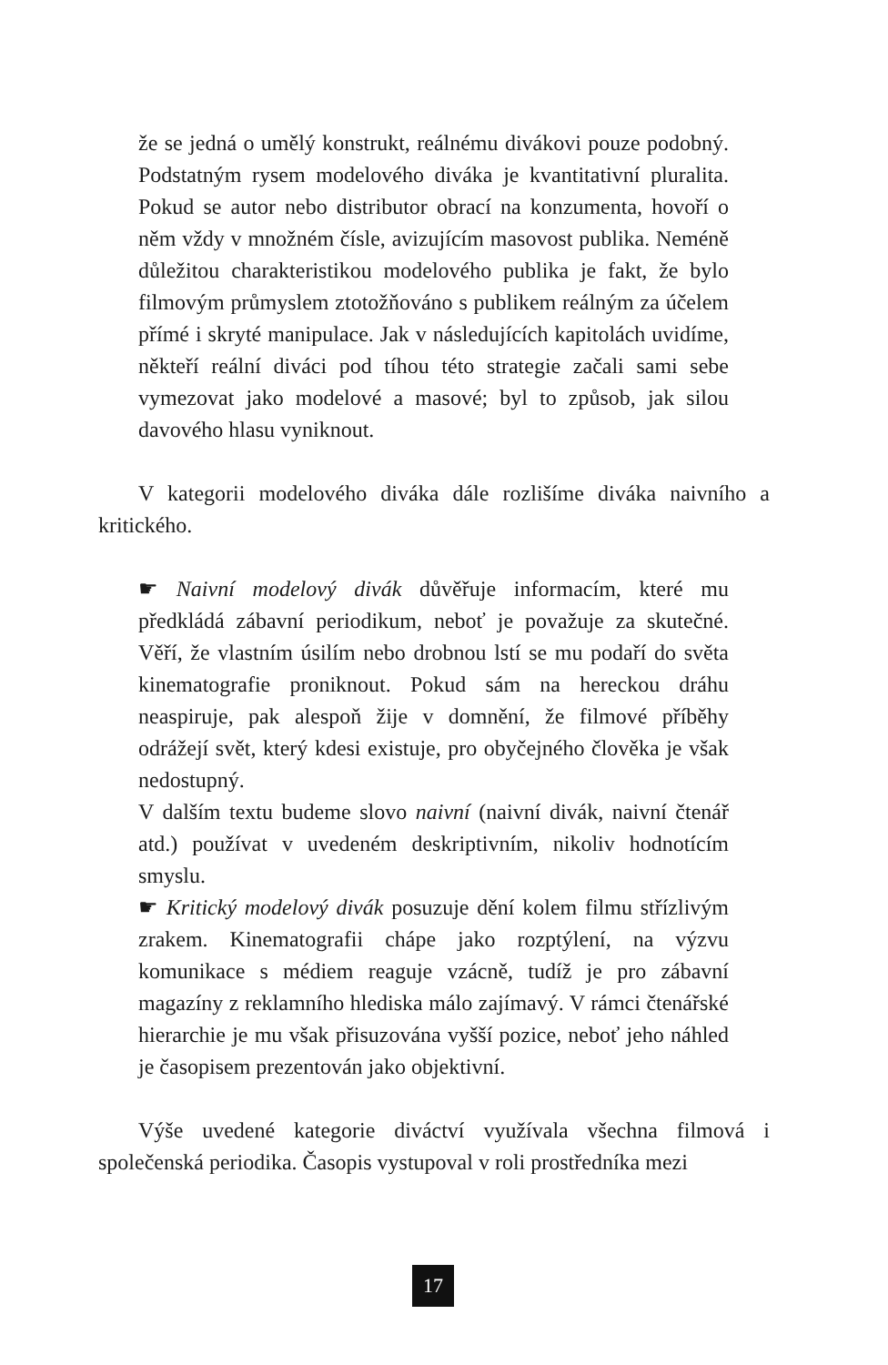že se jedná o umělý konstrukt, reálnému divákovi pouze podobný. Podstatným rysem modelového diváka je kvantitativní pluralita. Pokud se autor nebo distributor obrací na konzumenta, hovoří o něm vždy v množném čísle, avizujícím masovost publika. Neméně důležitou charakteristikou modelového publika je fakt, že bylo filmovým průmyslem ztotožňováno s publikem reálným za účelem přímé i skryté manipulace. Jak v následujících kapitolách uvidíme, někteří reální diváci pod tíhou této strategie začali sami sebe vymezovat jako modelové a masové; byl to způsob, jak silou davového hlasu vyniknout.
V kategorii modelového diváka dále rozlišíme diváka naivního a kritického.
☛ Naivní modelový divák důvěřuje informacím, které mu předkládá zábavní periodikum, neboť je považuje za skutečné. Věří, že vlastním úsilím nebo drobnou lstí se mu podaří do světa kinematografie proniknout. Pokud sám na hereckou dráhu neaspiruje, pak alespoň žije v domnění, že filmové příběhy odrážejí svět, který kdesi existuje, pro obyčejného člověka je však nedostupný.
V dalším textu budeme slovo naivní (naivní divák, naivní čtenář atd.) používat v uvedeném deskriptivním, nikoliv hodnotícím smyslu.
☛ Kritický modelový divák posuzuje dění kolem filmu střízlivým zrakem. Kinematografii chápe jako rozptýlení, na výzvu komunikace s médiem reaguje vzácně, tudíž je pro zábavní magazíny z reklamního hlediska málo zajímavý. V rámci čtenářské hierarchie je mu však přisuzována vyšší pozice, neboť jeho náhled je časopisem prezentován jako objektivní.
Výše uvedené kategorie diváctví využívala všechna filmová i společenská periodika. Časopis vystupoval v roli prostředníka mezi
17